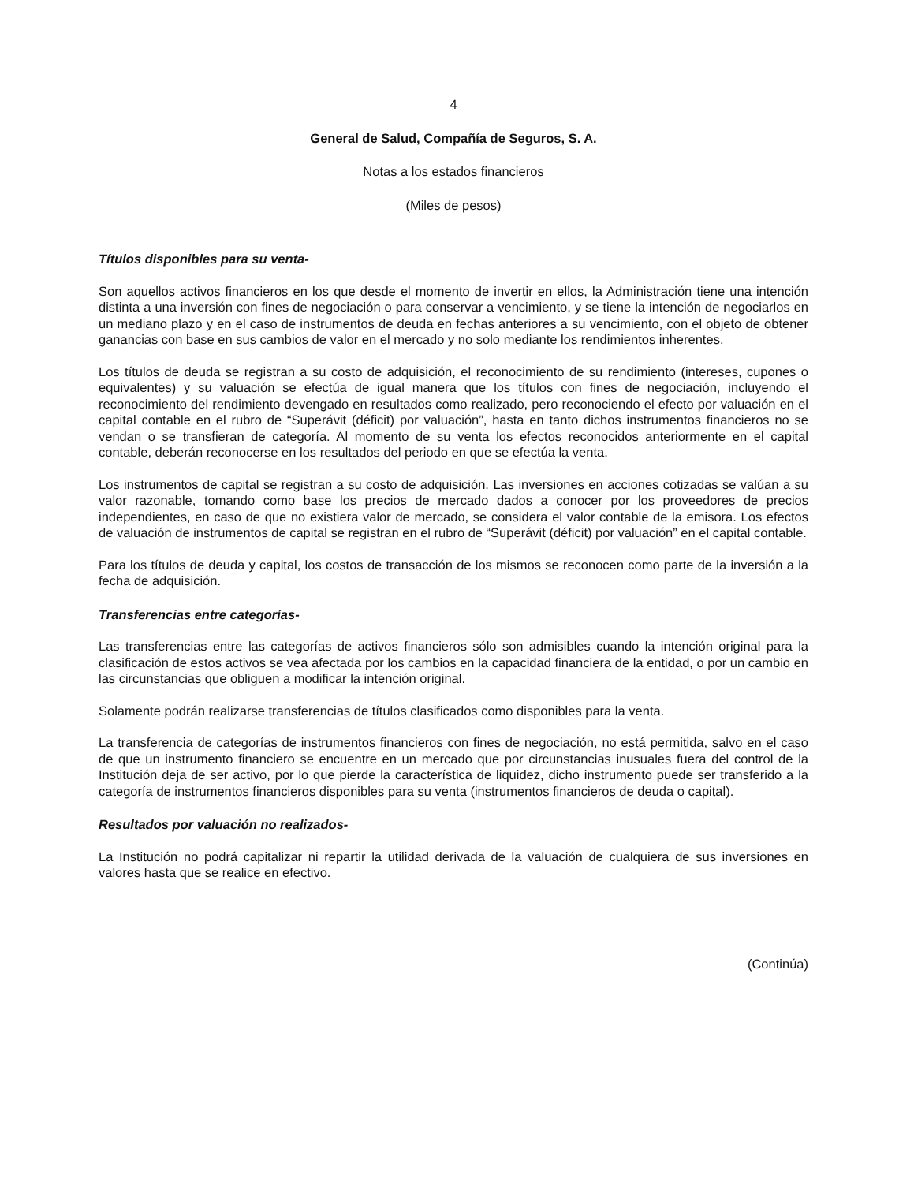4
General de Salud, Compañía de Seguros, S. A.
Notas a los estados financieros
(Miles de pesos)
Títulos disponibles para su venta-
Son aquellos activos financieros en los que desde el momento de invertir en ellos, la Administración tiene una intención distinta a una inversión con fines de negociación o para conservar a vencimiento, y se tiene la intención de negociarlos en un mediano plazo y en el caso de instrumentos de deuda en fechas anteriores a su vencimiento, con el objeto de obtener ganancias con base en sus cambios de valor en el mercado y no solo mediante los rendimientos inherentes.
Los títulos de deuda se registran a su costo de adquisición, el reconocimiento de su rendimiento (intereses, cupones o equivalentes) y su valuación se efectúa de igual manera que los títulos con fines de negociación, incluyendo el reconocimiento del rendimiento devengado en resultados como realizado, pero reconociendo el efecto por valuación en el capital contable en el rubro de “Superávit (déficit) por valuación”, hasta en tanto dichos instrumentos financieros no se vendan o se transfieran de categoría. Al momento de su venta los efectos reconocidos anteriormente en el capital contable, deberán reconocerse en los resultados del periodo en que se efectúa la venta.
Los instrumentos de capital se registran a su costo de adquisición. Las inversiones en acciones cotizadas se valúan a su valor razonable, tomando como base los precios de mercado dados a conocer por los proveedores de precios independientes, en caso de que no existiera valor de mercado, se considera el valor contable de la emisora. Los efectos de valuación de instrumentos de capital se registran en el rubro de “Superávit (déficit) por valuación” en el capital contable.
Para los títulos de deuda y capital, los costos de transacción de los mismos se reconocen como parte de la inversión a la fecha de adquisición.
Transferencias entre categorías-
Las transferencias entre las categorías de activos financieros sólo son admisibles cuando la intención original para la clasificación de estos activos se vea afectada por los cambios en la capacidad financiera de la entidad, o por un cambio en las circunstancias que obliguen a modificar la intención original.
Solamente podrán realizarse transferencias de títulos clasificados como disponibles para la venta.
La transferencia de categorías de instrumentos financieros con fines de negociación, no está permitida, salvo en el caso de que un instrumento financiero se encuentre en un mercado que por circunstancias inusuales fuera del control de la Institución deja de ser activo, por lo que pierde la característica de liquidez, dicho instrumento puede ser transferido a la categoría de instrumentos financieros disponibles para su venta (instrumentos financieros de deuda o capital).
Resultados por valuación no realizados-
La Institución no podrá capitalizar ni repartir la utilidad derivada de la valuación de cualquiera de sus inversiones en valores hasta que se realice en efectivo.
(Continúa)